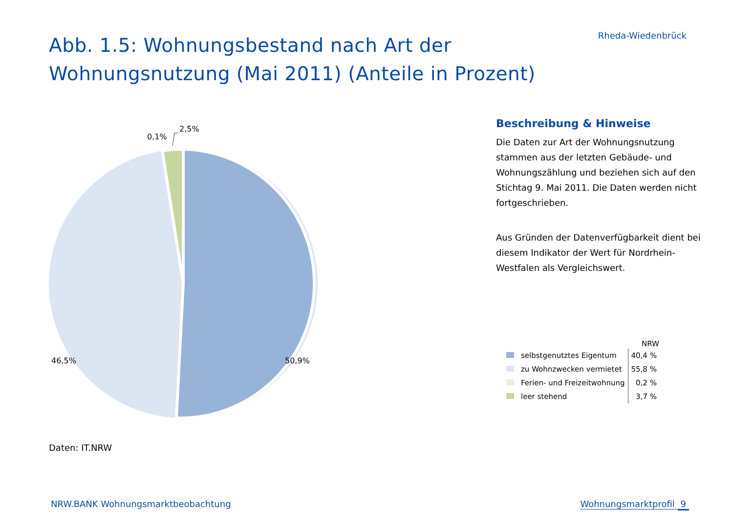Abb. 1.5: Wohnungsbestand nach Art der
Wohnungsnutzung (Mai 2011) (Anteile in Prozent)
Rheda-Wiedenbrück
0,1%
2,5%
46,5% 50,9%
Beschreibung & Hinweise
Die Daten zur Art der Wohnungsnutzung stammen aus der letzten Gebäude- und Wohnungszählung und beziehen sich auf den Stichtag 9. Mai 2011. Die Daten werden nicht fortgeschrieben.
Aus Gründen der Datenverfügbarkeit dient bei diesem Indikator der Wert für Nordrhein-Westfalen als Vergleichswert.
| | NRW |
| --- | --- |
| selbstgenutztes Eigentum | 40,4 % |
| zu Wohnzwecken vermietet | 55,8 % |
| Ferien- und Freizeitwohnung | 0,2 % |
| leer stehend | 3,7 % |
Daten: IT.NRW
NRW.BANK Wohnungsmarktbeobachtung Wohnungsmarktprofil 9